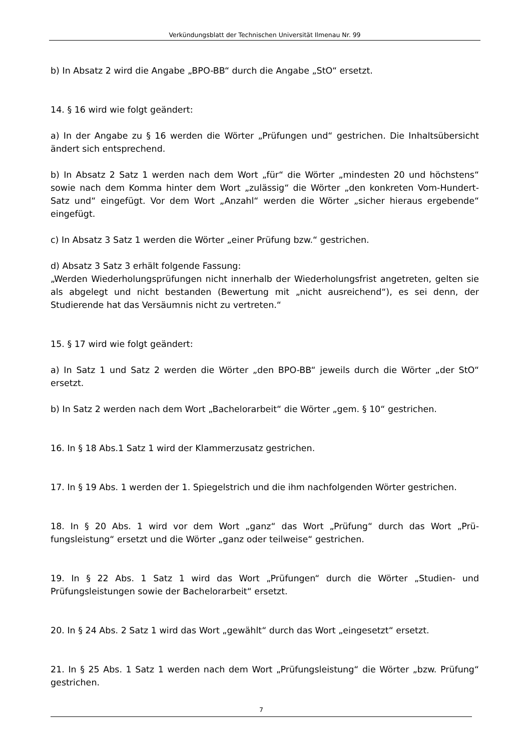Verkündungsblatt der Technischen Universität Ilmenau Nr. 99
b) In Absatz 2 wird die Angabe „BPO-BB“ durch die Angabe „StO“ ersetzt.
14. § 16 wird wie folgt geändert:
a) In der Angabe zu § 16 werden die Wörter „Prüfungen und“ gestrichen. Die Inhalts­übersicht ändert sich entsprechend.
b) In Absatz 2 Satz 1 werden nach dem Wort „für“ die Wörter „mindesten 20 und höchstens“ sowie nach dem Komma hinter dem Wort „zulässig“ die Wörter „den kon­kreten Vom-Hundert-Satz und“ eingefügt. Vor dem Wort „Anzahl“ werden die Wörter „sicher hieraus ergebende“ eingefügt.
c) In Absatz 3 Satz 1 werden die Wörter „einer Prüfung bzw.“ gestrichen.
d) Absatz 3 Satz 3 erhält folgende Fassung:
„Werden Wiederholungsprüfungen nicht innerhalb der Wiederholungsfrist angetreten, gelten sie als abgelegt und nicht bestanden (Bewertung mit „nicht ausreichend“), es sei denn, der Studierende hat das Versäumnis nicht zu vertreten.“
15. § 17 wird wie folgt geändert:
a) In Satz 1 und Satz 2 werden die Wörter „den BPO-BB“ jeweils durch die Wörter „der StO“ ersetzt.
b) In Satz 2 werden nach dem Wort „Bachelorarbeit“ die Wörter „gem. § 10“ gestrichen.
16. In § 18 Abs.1 Satz 1 wird der Klammerzusatz gestrichen.
17. In § 19 Abs. 1 werden der 1. Spiegelstrich und die ihm nachfolgenden Wörter gestri­chen.
18. In § 20 Abs. 1 wird vor dem Wort „ganz“ das Wort „Prüfung“ durch das Wort „Prü­fungsleistung“ ersetzt und die Wörter „ganz oder teilweise“ gestrichen.
19. In § 22 Abs. 1 Satz 1 wird das Wort „Prüfungen“ durch die Wörter „Studien- und Prüfungsleistungen sowie der Bachelorarbeit“ ersetzt.
20. In § 24 Abs. 2 Satz 1 wird das Wort „gewählt“ durch das Wort „eingesetzt“ ersetzt.
21. In § 25 Abs. 1 Satz 1 werden nach dem Wort „Prüfungsleistung“ die Wörter „bzw. Prüfung“ gestrichen.
7